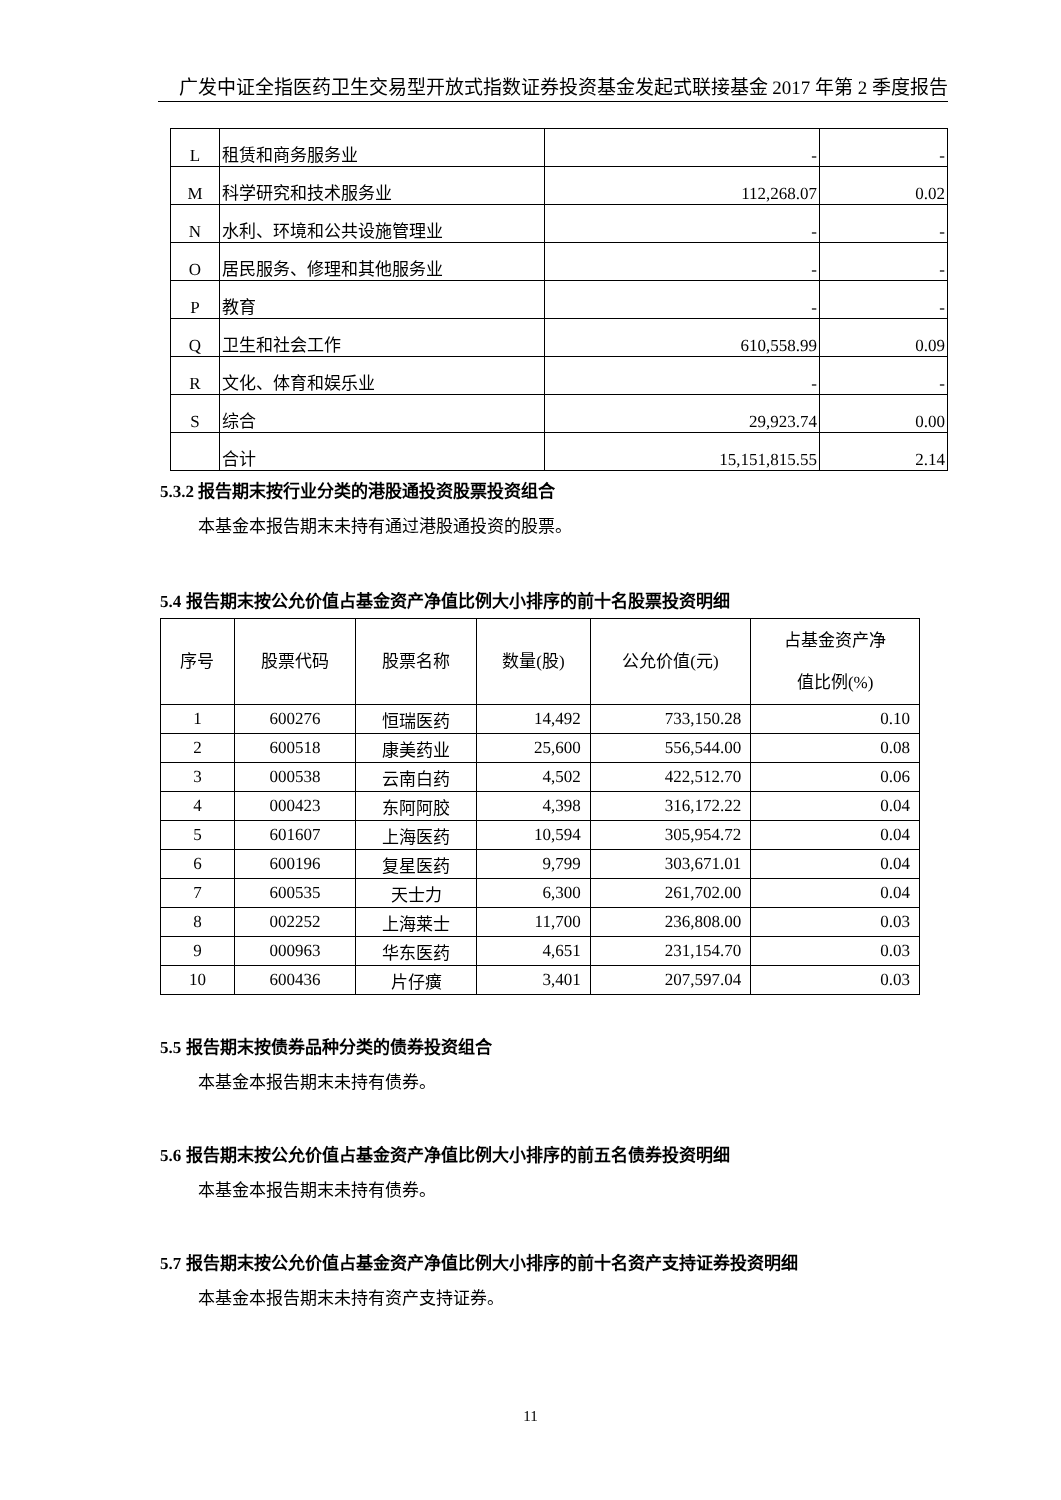广发中证全指医药卫生交易型开放式指数证券投资基金发起式联接基金 2017 年第 2 季度报告
| L | 租赁和商务服务业 | - | - |
| M | 科学研究和技术服务业 | 112,268.07 | 0.02 |
| N | 水利、环境和公共设施管理业 | - | - |
| O | 居民服务、修理和其他服务业 | - | - |
| P | 教育 | - | - |
| Q | 卫生和社会工作 | 610,558.99 | 0.09 |
| R | 文化、体育和娱乐业 | - | - |
| S | 综合 | 29,923.74 | 0.00 |
| | 合计 | 15,151,815.55 | 2.14 |
5.3.2 报告期末按行业分类的港股通投资股票投资组合
本基金本报告期末未持有通过港股通投资的股票。
5.4 报告期末按公允价值占基金资产净值比例大小排序的前十名股票投资明细
| 序号 | 股票代码 | 股票名称 | 数量(股) | 公允价值(元) | 占基金资产净 值比例(%) |
| --- | --- | --- | --- | --- | --- |
| 1 | 600276 | 恒瑞医药 | 14,492 | 733,150.28 | 0.10 |
| 2 | 600518 | 康美药业 | 25,600 | 556,544.00 | 0.08 |
| 3 | 000538 | 云南白药 | 4,502 | 422,512.70 | 0.06 |
| 4 | 000423 | 东阿阿胶 | 4,398 | 316,172.22 | 0.04 |
| 5 | 601607 | 上海医药 | 10,594 | 305,954.72 | 0.04 |
| 6 | 600196 | 复星医药 | 9,799 | 303,671.01 | 0.04 |
| 7 | 600535 | 天士力 | 6,300 | 261,702.00 | 0.04 |
| 8 | 002252 | 上海莱士 | 11,700 | 236,808.00 | 0.03 |
| 9 | 000963 | 华东医药 | 4,651 | 231,154.70 | 0.03 |
| 10 | 600436 | 片仔癀 | 3,401 | 207,597.04 | 0.03 |
5.5 报告期末按债券品种分类的债券投资组合
本基金本报告期末未持有债券。
5.6 报告期末按公允价值占基金资产净值比例大小排序的前五名债券投资明细
本基金本报告期末未持有债券。
5.7 报告期末按公允价值占基金资产净值比例大小排序的前十名资产支持证券投资明细
本基金本报告期末未持有资产支持证券。
11